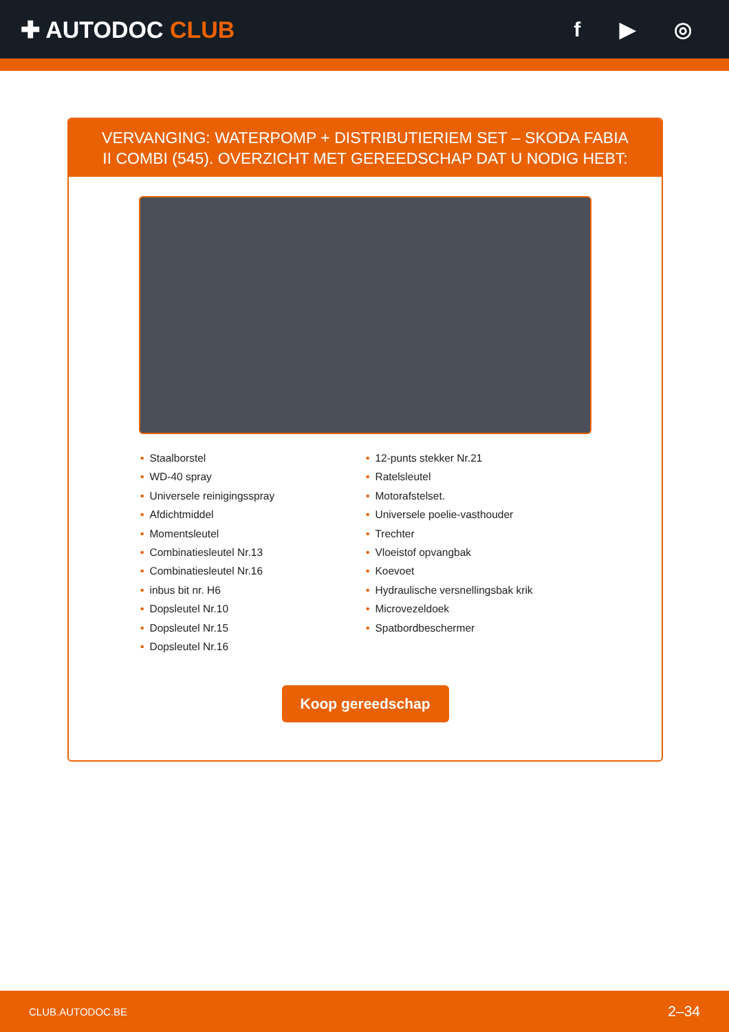✚ AUTODOC CLUB f ▶ ◎
VERVANGING: WATERPOMP + DISTRIBUTIERIEM SET – SKODA FABIA II COMBI (545). OVERZICHT MET GEREEDSCHAP DAT U NODIG HEBT:
• Staalborstel
• WD-40 spray
• Universele reinigingsspray
• Afdichtmiddel
• Momentsleutel
• Combinatiesleutel Nr.13
• Combinatiesleutel Nr.16
• inbus bit nr. H6
• Dopsleutel Nr.10
• Dopsleutel Nr.15
• Dopsleutel Nr.16
• 12-punts stekker Nr.21
• Ratelsleutel
• Motorafstelset.
• Universele poelie-vasthouder
• Trechter
• Vloeistof opvangbak
• Koevoet
• Hydraulische versnellingsbak krik
• Microvezeldoek
• Spatbordbeschermer
Koop gereedschap
CLUB.AUTODOC.BE 2–34